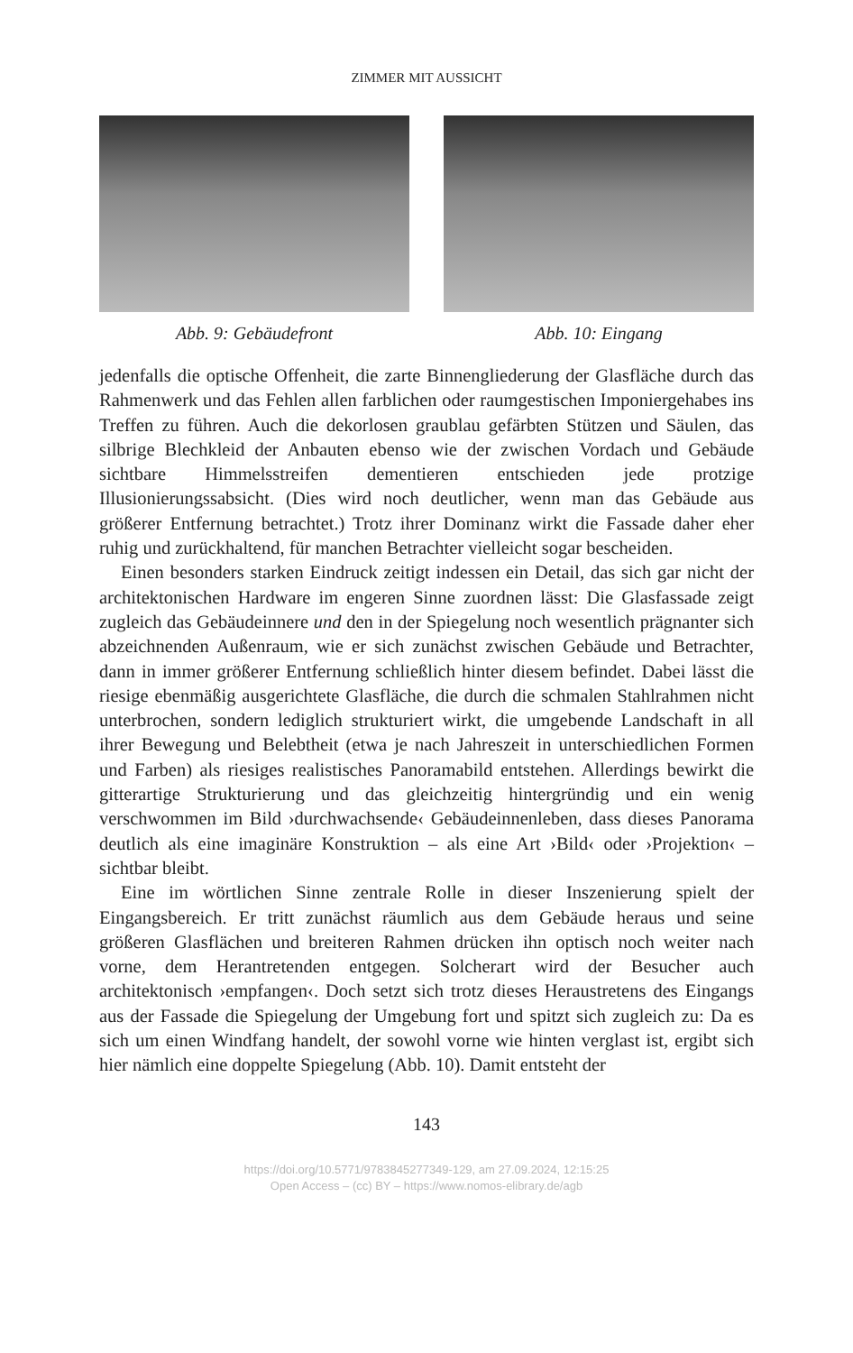ZIMMER MIT AUSSICHT
Abb. 9: Gebäudefront Abb. 10: Eingang
jedenfalls die optische Offenheit, die zarte Binnengliederung der Glasfläche durch das Rahmenwerk und das Fehlen allen farblichen oder raumgestischen Imponiergehabes ins Treffen zu führen. Auch die dekorlosen graublau gefärbten Stützen und Säulen, das silbrige Blechkleid der Anbauten ebenso wie der zwischen Vordach und Gebäude sichtbare Himmelsstreifen dementieren entschieden jede protzige Illusionierungssabsicht. (Dies wird noch deutlicher, wenn man das Gebäude aus größerer Entfernung betrachtet.) Trotz ihrer Dominanz wirkt die Fassade daher eher ruhig und zurückhaltend, für manchen Betrachter vielleicht sogar bescheiden.
Einen besonders starken Eindruck zeitigt indessen ein Detail, das sich gar nicht der architektonischen Hardware im engeren Sinne zuordnen lässt: Die Glasfassade zeigt zugleich das Gebäudeinnere und den in der Spiegelung noch wesentlich prägnanter sich abzeichnenden Außenraum, wie er sich zunächst zwischen Gebäude und Betrachter, dann in immer größerer Entfernung schließlich hinter diesem befindet. Dabei lässt die riesige ebenmäßig ausgerichtete Glasfläche, die durch die schmalen Stahlrahmen nicht unterbrochen, sondern lediglich strukturiert wirkt, die umgebende Landschaft in all ihrer Bewegung und Belebtheit (etwa je nach Jahreszeit in unterschiedlichen Formen und Farben) als riesiges realistisches Panoramabild entstehen. Allerdings bewirkt die gitterartige Strukturierung und das gleichzeitig hintergründig und ein wenig verschwommen im Bild ›durchwachsende‹ Gebäudeinnenleben, dass dieses Panorama deutlich als eine imaginäre Konstruktion – als eine Art ›Bild‹ oder ›Projektion‹ – sichtbar bleibt.
Eine im wörtlichen Sinne zentrale Rolle in dieser Inszenierung spielt der Eingangsbereich. Er tritt zunächst räumlich aus dem Gebäude heraus und seine größeren Glasflächen und breiteren Rahmen drücken ihn optisch noch weiter nach vorne, dem Herantretenden entgegen. Solcherart wird der Besucher auch architektonisch ›empfangen‹. Doch setzt sich trotz dieses Heraustretens des Eingangs aus der Fassade die Spiegelung der Umgebung fort und spitzt sich zugleich zu: Da es sich um einen Windfang handelt, der sowohl vorne wie hinten verglast ist, ergibt sich hier nämlich eine doppelte Spiegelung (Abb. 10). Damit entsteht der
143
https://doi.org/10.5771/9783845277349-129, am 27.09.2024, 12:15:25
Open Access – (cc) BY – https://www.nomos-elibrary.de/agb